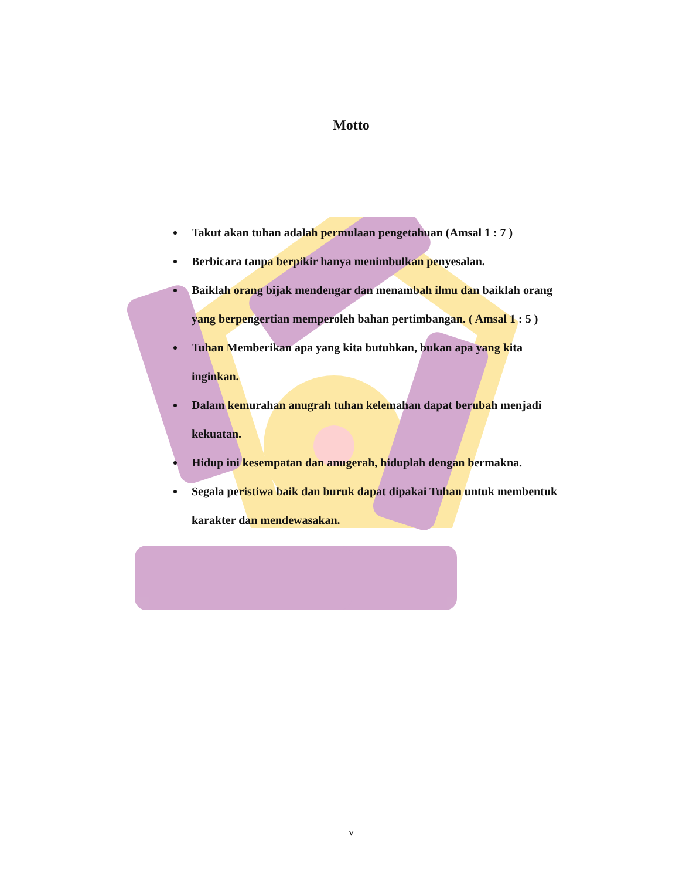Motto
Takut akan tuhan adalah permulaan pengetahuan (Amsal 1 : 7 )
Berbicara tanpa berpikir hanya menimbulkan penyesalan.
Baiklah orang bijak mendengar dan menambah ilmu dan baiklah orang yang berpengertian memperoleh bahan pertimbangan. ( Amsal 1 : 5 )
Tuhan Memberikan apa yang kita butuhkan, bukan apa yang kita inginkan.
Dalam kemurahan anugrah tuhan kelemahan dapat berubah menjadi kekuatan.
Hidup ini kesempatan dan anugerah, hiduplah dengan bermakna.
Segala peristiwa baik dan buruk dapat dipakai Tuhan untuk membentuk karakter dan mendewasakan.
v